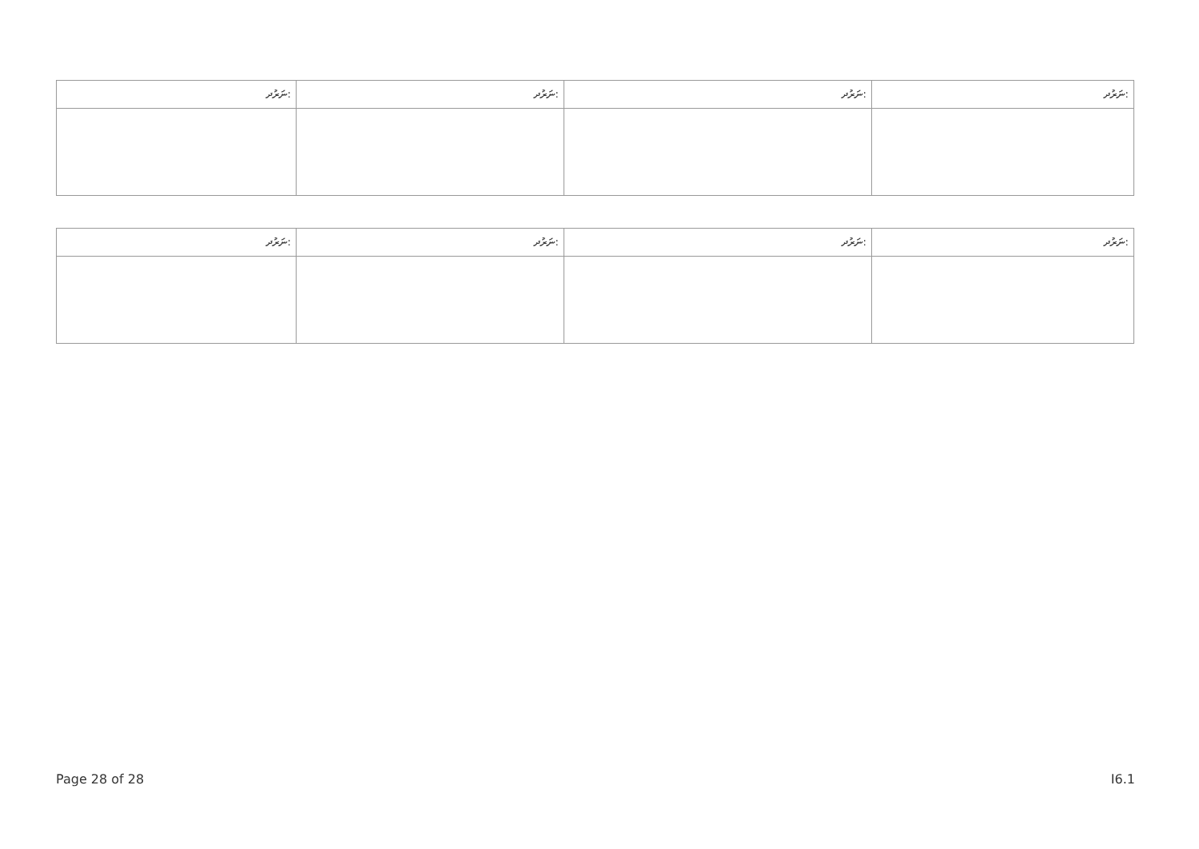| ނަރުދ: | ނަރުދ: | ނަރުދ: | ނަރުދ: |
| --- | --- | --- | --- |
| ނަރުދ: | ނަރުދ: | ނަރުދ: | ނަރުދ: |
| --- | --- | --- | --- |
Page 28 of 28 I6.1